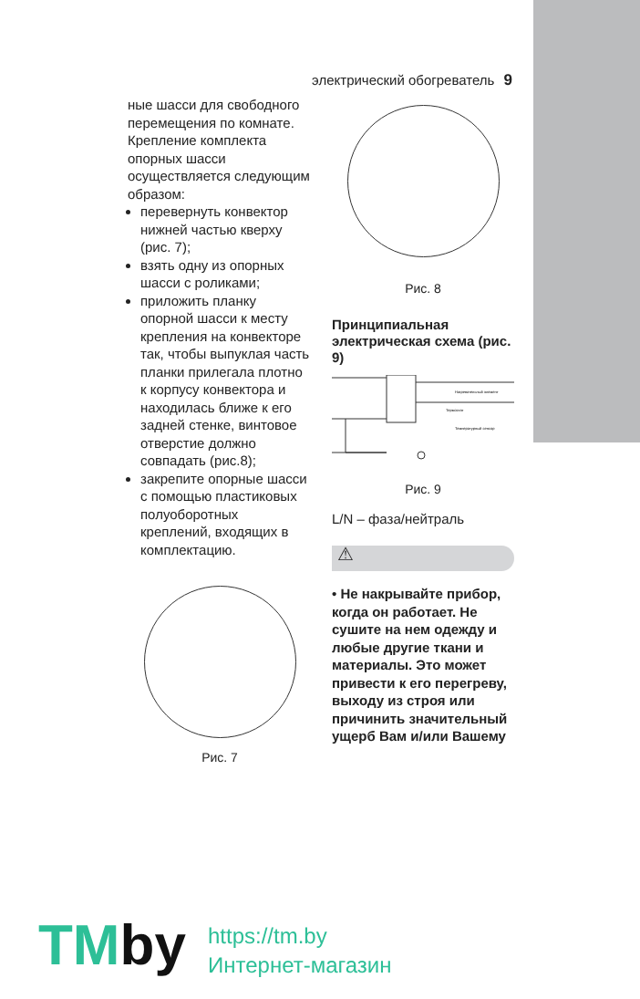электрический обогреватель 9
ные шасси для свободного перемещения по комнате.
Крепление комплекта опорных шасси осуществляется следующим образом:
перевернуть конвектор нижней частью кверху (рис. 7);
взять одну из опорных шасси с роликами;
приложить планку опорной шасси к месту крепления на конвекторе так, чтобы выпуклая часть планки прилегала плотно к корпусу конвектора и находилась ближе к его задней стенке, винтовое отверстие должно совпадать (рис.8);
закрепите опорные шасси с помощью пластиковых полуоборотных креплений, входящих в комплектацию.
Рис. 7
Рис. 8
Принципиальная электрическая схема (рис. 9)
Нагревательный элемент
Термостат
Температурный сенсор
Рис. 9
L/N – фаза/нейтраль
⚠
• Не накрывайте прибор, когда он работает. Не сушите на нем одежду и любые другие ткани и материалы. Это может привести к его перегреву, выходу из строя или причинить значительный ущерб Вам и/или Вашему
TMby
https://tm.by
Интернет-магазин